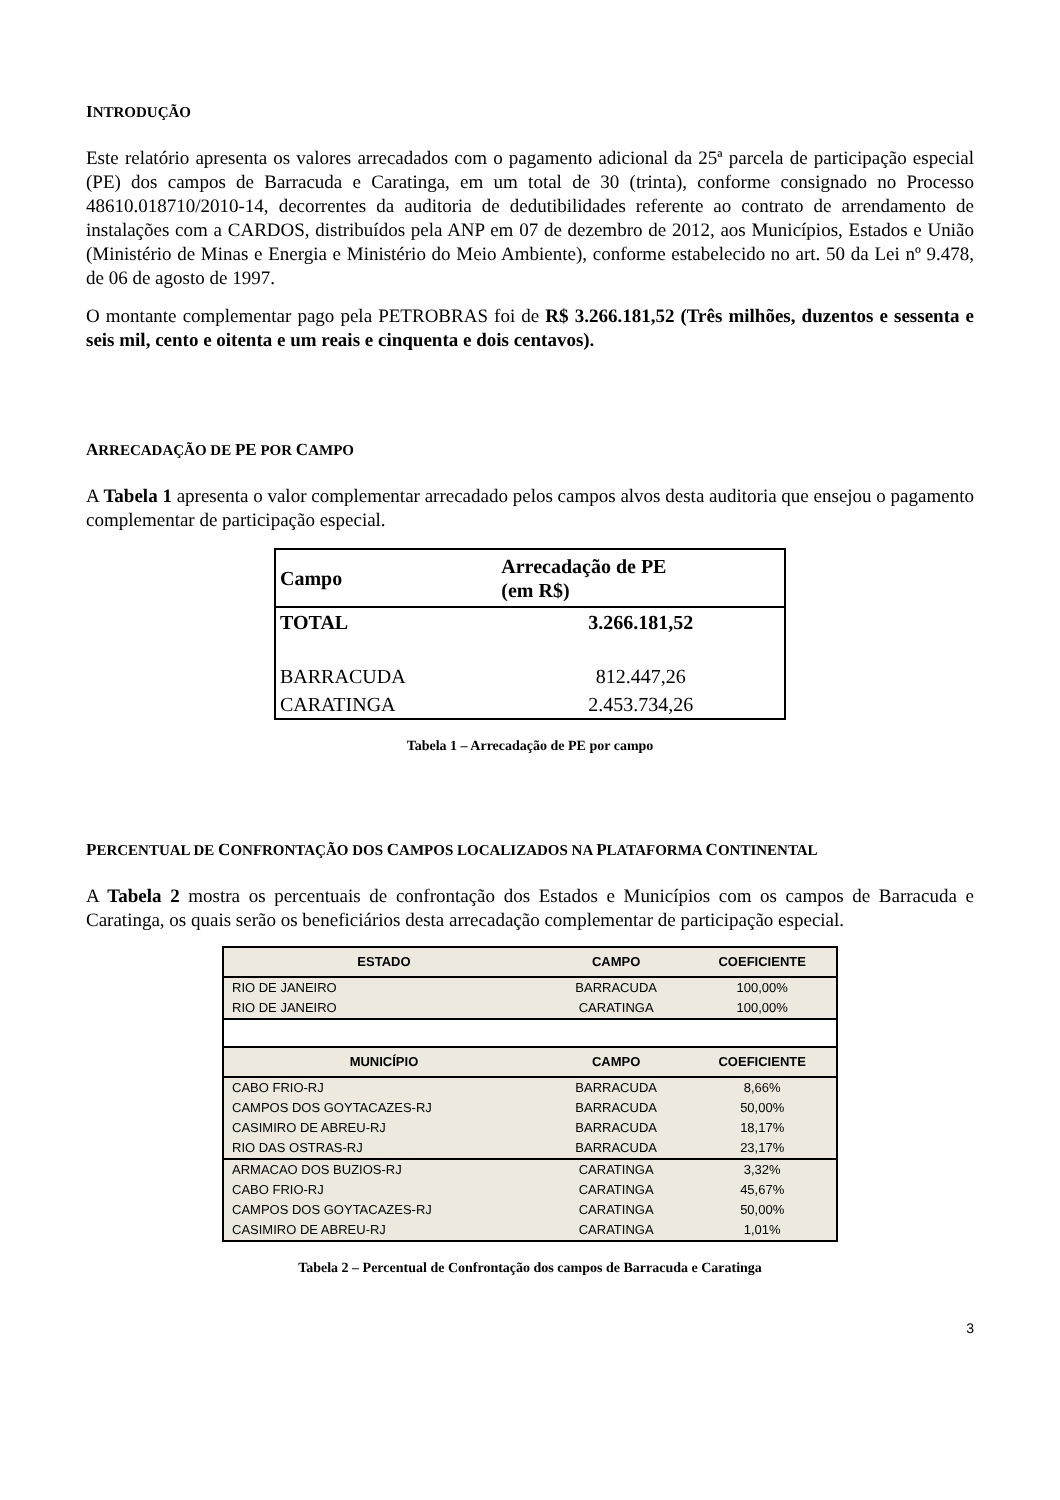INTRODUÇÃO
Este relatório apresenta os valores arrecadados com o pagamento adicional da 25ª parcela de participação especial (PE) dos campos de Barracuda e Caratinga, em um total de 30 (trinta), conforme consignado no Processo 48610.018710/2010-14, decorrentes da auditoria de dedutibilidades referente ao contrato de arrendamento de instalações com a CARDOS, distribuídos pela ANP em 07 de dezembro de 2012, aos Municípios, Estados e União (Ministério de Minas e Energia e Ministério do Meio Ambiente), conforme estabelecido no art. 50 da Lei nº 9.478, de 06 de agosto de 1997.
O montante complementar pago pela PETROBRAS foi de R$ 3.266.181,52 (Três milhões, duzentos e sessenta e seis mil, cento e oitenta e um reais e cinquenta e dois centavos).
ARRECADAÇÃO DE PE POR CAMPO
A Tabela 1 apresenta o valor complementar arrecadado pelos campos alvos desta auditoria que ensejou o pagamento complementar de participação especial.
| Campo | Arrecadação de PE (em R$) |
| --- | --- |
| TOTAL | 3.266.181,52 |
| BARRACUDA | 812.447,26 |
| CARATINGA | 2.453.734,26 |
Tabela 1 – Arrecadação de PE por campo
PERCENTUAL DE CONFRONTAÇÃO DOS CAMPOS LOCALIZADOS NA PLATAFORMA CONTINENTAL
A Tabela 2 mostra os percentuais de confrontação dos Estados e Municípios com os campos de Barracuda e Caratinga, os quais serão os beneficiários desta arrecadação complementar de participação especial.
| ESTADO | CAMPO | COEFICIENTE |
| --- | --- | --- |
| RIO DE JANEIRO | BARRACUDA | 100,00% |
| RIO DE JANEIRO | CARATINGA | 100,00% |
| MUNICÍPIO | CAMPO | COEFICIENTE |
| CABO FRIO-RJ | BARRACUDA | 8,66% |
| CAMPOS DOS GOYTACAZES-RJ | BARRACUDA | 50,00% |
| CASIMIRO DE ABREU-RJ | BARRACUDA | 18,17% |
| RIO DAS OSTRAS-RJ | BARRACUDA | 23,17% |
| ARMACAO DOS BUZIOS-RJ | CARATINGA | 3,32% |
| CABO FRIO-RJ | CARATINGA | 45,67% |
| CAMPOS DOS GOYTACAZES-RJ | CARATINGA | 50,00% |
| CASIMIRO DE ABREU-RJ | CARATINGA | 1,01% |
Tabela 2 – Percentual de Confrontação dos campos de Barracuda e Caratinga
3